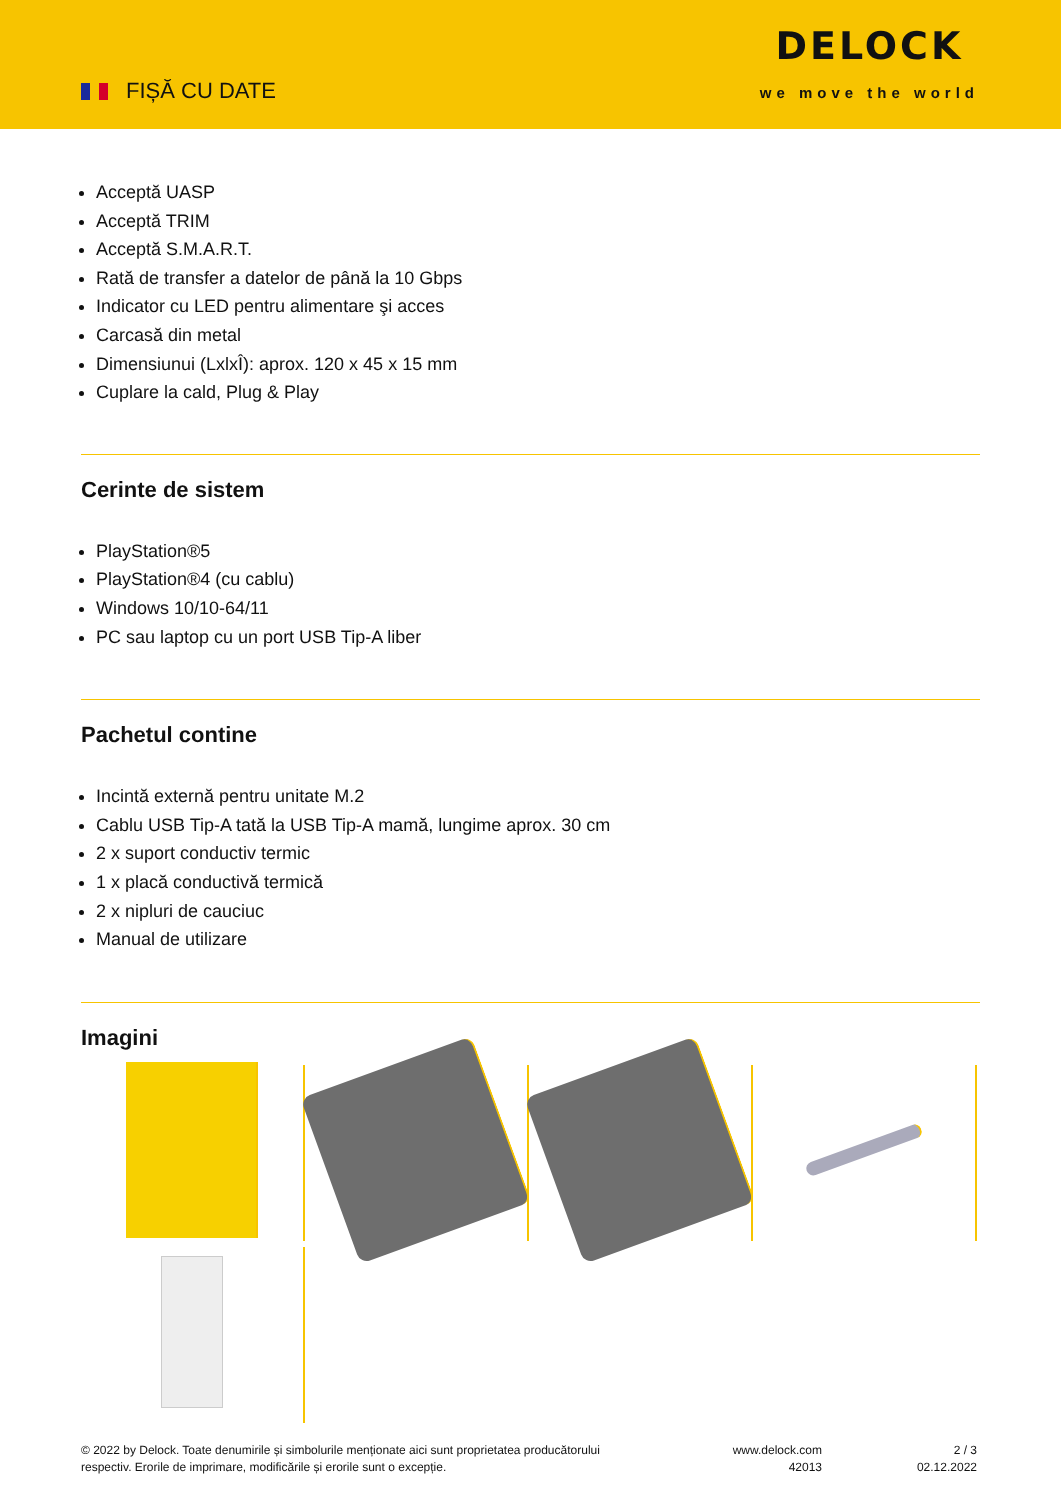FIȘĂ CU DATE
DELOCK
we move the world
Acceptă UASP
Acceptă TRIM
Acceptă S.M.A.R.T.
Rată de transfer a datelor de până la 10 Gbps
Indicator cu LED pentru alimentare şi acces
Carcasă din metal
Dimensiunui (LxlxÎ): aprox. 120 x 45 x 15 mm
Cuplare la cald, Plug & Play
Cerinte de sistem
PlayStation®5
PlayStation®4 (cu cablu)
Windows 10/10-64/11
PC sau laptop cu un port USB Tip-A liber
Pachetul contine
Incintă externă pentru unitate M.2
Cablu USB Tip-A tată la USB Tip-A mamă, lungime aprox. 30 cm
2 x suport conductiv termic
1 x placă conductivă termică
2 x nipluri de cauciuc
Manual de utilizare
Imagini
© 2022 by Delock. Toate denumirile și simbolurile menționate aici sunt proprietatea producătorului respectiv. Erorile de imprimare, modificările și erorile sunt o excepție.
www.delock.com
42013
2 / 3
02.12.2022